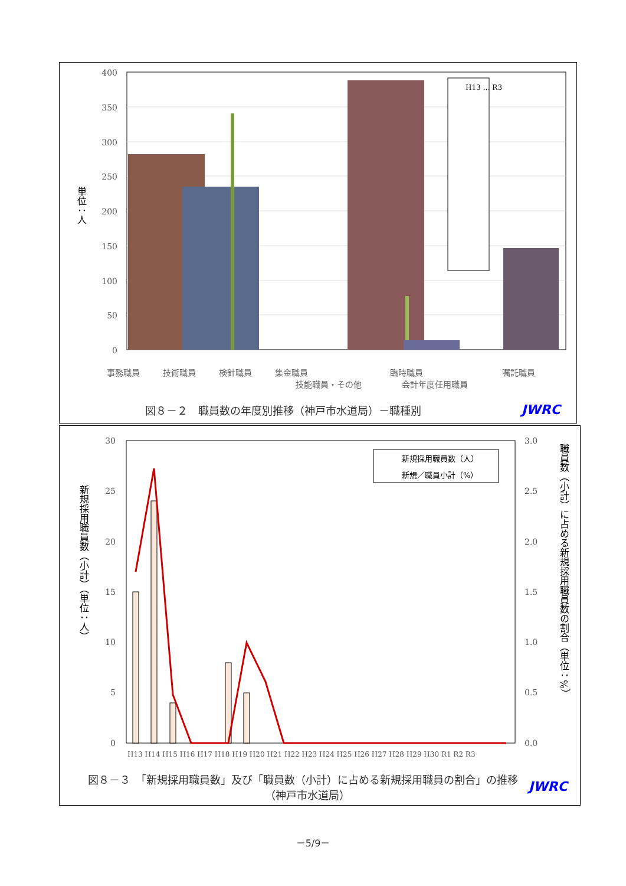400
350
300
250
200
150
100
50
0
単位：人
H13 … R3
事務職員
技術職員
検針職員
集金職員
技能職員・その他
臨時職員
会計年度任用職員
嘱託職員
図８－２　職員数の年度別推移（神戸市水道局）－職種別
JWRC
30
25
20
15
10
5
0
3.0
2.5
2.0
1.5
1.0
0.5
0.0
新規採用職員数（小計）（単位：人）
職員数（小計）に占める新規採用職員数の割合（単位：%）
新規採用職員数（人）
新規／職員小計（%）
H13 H14 H15 H16 H17 H18 H19 H20 H21 H22 H23 H24 H25 H26 H27 H28 H29 H30 R1 R2 R3
図８－３　「新規採用職員数」及び「職員数（小計）に占める新規採用職員の割合」の推移
（神戸市水道局）
JWRC
－5/9－